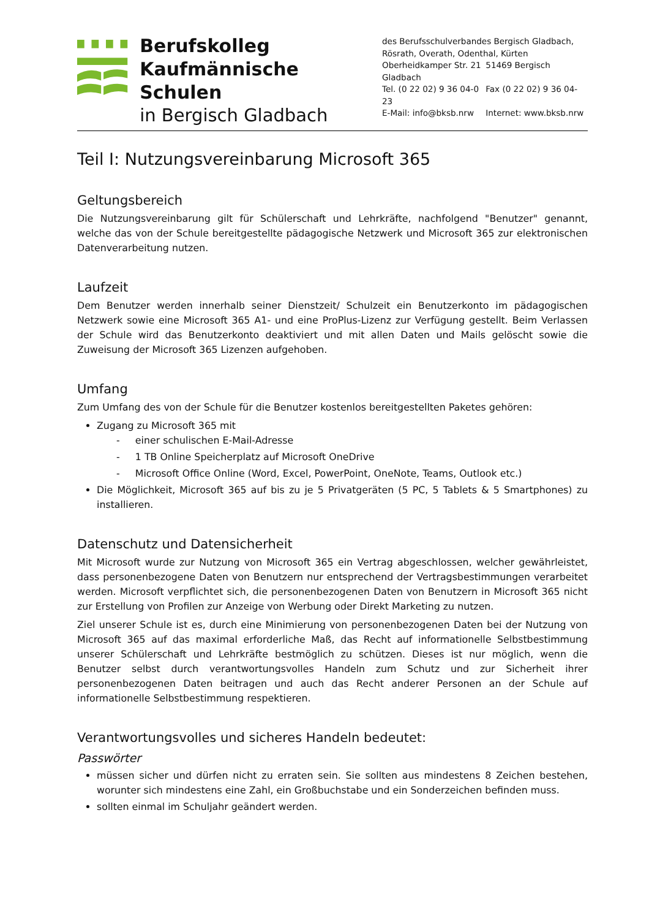Berufskolleg
Kaufmännische Schulen
in Bergisch Gladbach
des Berufsschulverbandes Bergisch Gladbach,
Rösrath, Overath, Odenthal, Kürten
Oberheidkamper Str. 21 51469 Bergisch Gladbach
Tel. (0 22 02) 9 36 04-0 Fax (0 22 02) 9 36 04-23
E-Mail: info@bksb.nrw Internet: www.bksb.nrw
Teil I: Nutzungsvereinbarung Microsoft 365
Geltungsbereich
Die Nutzungsvereinbarung gilt für Schülerschaft und Lehrkräfte, nachfolgend "Benutzer" genannt, welche das von der Schule bereitgestellte pädagogische Netzwerk und Microsoft 365 zur elektronischen Datenverarbeitung nutzen.
Laufzeit
Dem Benutzer werden innerhalb seiner Dienstzeit/ Schulzeit ein Benutzerkonto im pädagogischen Netzwerk sowie eine Microsoft 365 A1- und eine ProPlus-Lizenz zur Verfügung gestellt. Beim Verlassen der Schule wird das Benutzerkonto deaktiviert und mit allen Daten und Mails gelöscht sowie die Zuweisung der Microsoft 365 Lizenzen aufgehoben.
Umfang
Zum Umfang des von der Schule für die Benutzer kostenlos bereitgestellten Paketes gehören:
Zugang zu Microsoft 365 mit
- einer schulischen E-Mail-Adresse
- 1 TB Online Speicherplatz auf Microsoft OneDrive
- Microsoft Office Online (Word, Excel, PowerPoint, OneNote, Teams, Outlook etc.)
Die Möglichkeit, Microsoft 365 auf bis zu je 5 Privatgeräten (5 PC, 5 Tablets & 5 Smartphones) zu installieren.
Datenschutz und Datensicherheit
Mit Microsoft wurde zur Nutzung von Microsoft 365 ein Vertrag abgeschlossen, welcher gewährleistet, dass personenbezogene Daten von Benutzern nur entsprechend der Vertragsbestimmungen verarbeitet werden. Microsoft verpflichtet sich, die personenbezogenen Daten von Benutzern in Microsoft 365 nicht zur Erstellung von Profilen zur Anzeige von Werbung oder Direkt Marketing zu nutzen.
Ziel unserer Schule ist es, durch eine Minimierung von personenbezogenen Daten bei der Nutzung von Microsoft 365 auf das maximal erforderliche Maß, das Recht auf informationelle Selbstbestimmung unserer Schülerschaft und Lehrkräfte bestmöglich zu schützen. Dieses ist nur möglich, wenn die Benutzer selbst durch verantwortungsvolles Handeln zum Schutz und zur Sicherheit ihrer personenbezogenen Daten beitragen und auch das Recht anderer Personen an der Schule auf informationelle Selbstbestimmung respektieren.
Verantwortungsvolles und sicheres Handeln bedeutet:
Passwörter
müssen sicher und dürfen nicht zu erraten sein. Sie sollten aus mindestens 8 Zeichen bestehen, worunter sich mindestens eine Zahl, ein Großbuchstabe und ein Sonderzeichen befinden muss.
sollten einmal im Schuljahr geändert werden.